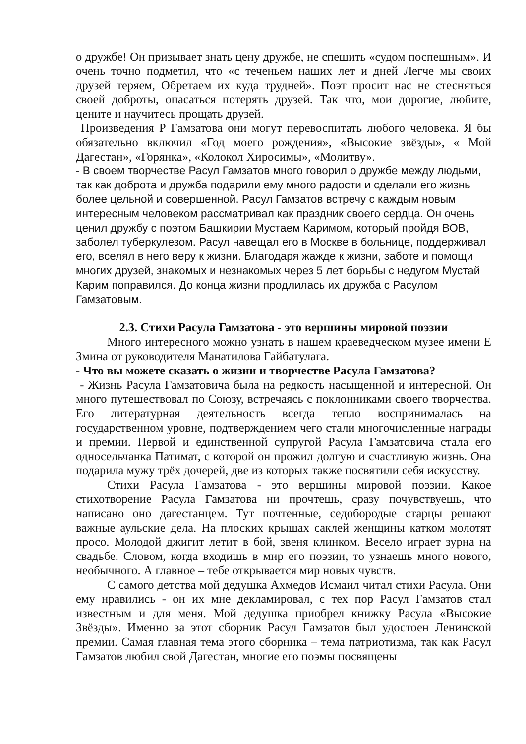о дружбе! Он призывает знать цену дружбе, не спешить «судом поспешным». И очень точно подметил, что «с теченьем наших лет и дней Легче мы своих друзей теряем, Обретаем их куда трудней». Поэт просит нас не стесняться своей доброты, опасаться потерять друзей. Так что, мои дорогие, любите, цените и научитесь прощать друзей.
Произведения Р Гамзатова они могут перевоспитать любого человека. Я бы обязательно включил «Год моего рождения», «Высокие звёзды», « Мой Дагестан», «Горянка», «Колокол Хиросимы», «Молитву».
- В своем творчестве Расул Гамзатов много говорил о дружбе между людьми, так как доброта и дружба подарили ему много радости и сделали его жизнь более цельной и совершенной. Расул Гамзатов встречу с каждым новым интересным человеком рассматривал как праздник своего сердца. Он очень ценил дружбу с поэтом Башкирии Мустаем Каримом, который пройдя ВОВ, заболел туберкулезом. Расул навещал его в Москве в больнице, поддерживал его, вселял в него веру к жизни. Благодаря жажде к жизни, заботе и помощи многих друзей, знакомых и незнакомых через 5 лет борьбы с недугом Мустай Карим поправился. До конца жизни продлилась их дружба с Расулом Гамзатовым.
2.3. Стихи Расула Гамзатова - это вершины мировой поэзии
Много интересного можно узнать в нашем краеведческом музее имени Е Змина от руководителя Манатилова Гайбатулага.
- Что вы можете сказать о жизни и творчестве Расула Гамзатова?
- Жизнь Расула Гамзатовича была на редкость насыщенной и интересной. Он много путешествовал по Союзу, встречаясь с поклонниками своего творчества. Его литературная деятельность всегда тепло воспринималась на государственном уровне, подтверждением чего стали многочисленные награды и премии. Первой и единственной супругой Расула Гамзатовича стала его односельчанка Патимат, с которой он прожил долгую и счастливую жизнь. Она подарила мужу трёх дочерей, две из которых также посвятили себя искусству.
Стихи Расула Гамзатова - это вершины мировой поэзии. Какое стихотворение Расула Гамзатова ни прочтешь, сразу почувствуешь, что написано оно дагестанцем. Тут почтенные, седобородые старцы решают важные аульские дела. На плоских крышах саклей женщины катком молотят просо. Молодой джигит летит в бой, звеня клинком. Весело играет зурна на свадьбе. Словом, когда входишь в мир его поэзии, то узнаешь много нового, необычного. А главное – тебе открывается мир новых чувств.
С самого детства мой дедушка Ахмедов Исмаил читал стихи Расула. Они ему нравились - он их мне декламировал, с тех пор Расул Гамзатов стал известным и для меня. Мой дедушка приобрел книжку Расула «Высокие Звёзды». Именно за этот сборник Расул Гамзатов был удостоен Ленинской премии. Самая главная тема этого сборника – тема патриотизма, так как Расул Гамзатов любил свой Дагестан, многие его поэмы посвящены